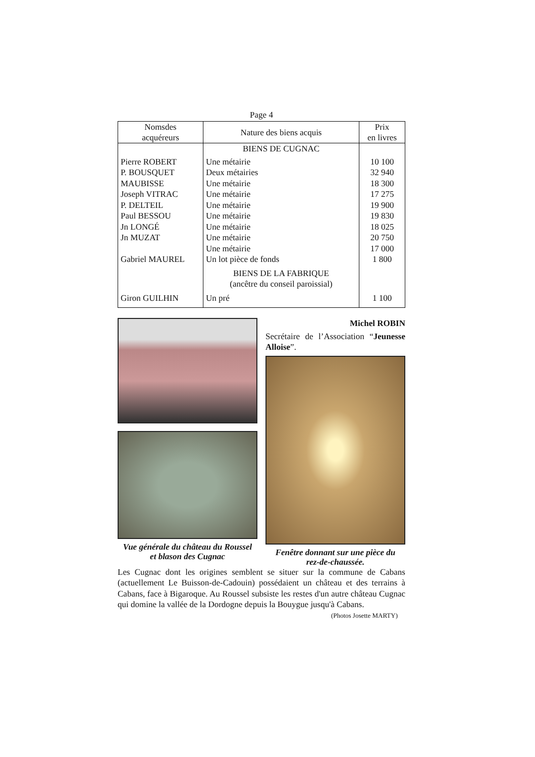Page 4
| Nomsdes acquéreurs | Nature des biens acquis | Prix en livres |
| --- | --- | --- |
| | BIENS DE CUGNAC | |
| Pierre ROBERT | Une métairie | 10 100 |
| P. BOUSQUET | Deux métairies | 32 940 |
| MAUBISSE | Une métairie | 18 300 |
| Joseph VITRAC | Une métairie | 17 275 |
| P. DELTEIL | Une métairie | 19 900 |
| Paul BESSOU | Une métairie | 19 830 |
| Jn LONGÉ | Une métairie | 18 025 |
| Jn MUZAT | Une métairie | 20 750 |
| | Une métairie | 17 000 |
| Gabriel MAUREL | Un lot pièce de fonds | 1 800 |
| | BIENS DE LA FABRIQUE (ancêtre du conseil paroissial) | |
| Giron GUILHIN | Un pré | 1 100 |
Vue générale du château du Roussel
et blason des Cugnac
Michel ROBIN
Secrétaire de l’Association “Jeunesse Alloise”.
Fenêtre donnant sur une pièce du
rez-de-chaussée.
Les Cugnac dont les origines semblent se situer sur la commune de Cabans (actuellement Le Buisson-de-Cadouin) possédaient un château et des terrains à Cabans, face à Bigaroque. Au Roussel subsiste les restes d'un autre château Cugnac qui domine la vallée de la Dordogne depuis la Bouygue jusqu'à Cabans.
(Photos Josette MARTY)